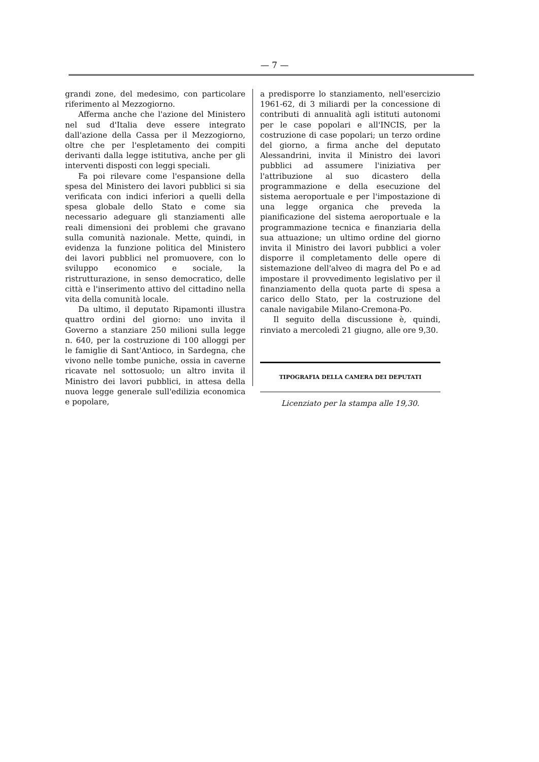— 7 —
grandi zone, del medesimo, con particolare riferimento al Mezzogiorno.
Afferma anche che l'azione del Ministero nel sud d'Italia deve essere integrato dall'azione della Cassa per il Mezzogiorno, oltre che per l'espletamento dei compiti derivanti dalla legge istitutiva, anche per gli interventi disposti con leggi speciali.
Fa poi rilevare come l'espansione della spesa del Ministero dei lavori pubblici si sia verificata con indici inferiori a quelli della spesa globale dello Stato e come sia necessario adeguare gli stanziamenti alle reali dimensioni dei problemi che gravano sulla comunità nazionale. Mette, quindi, in evidenza la funzione politica del Ministero dei lavori pubblici nel promuovere, con lo sviluppo economico e sociale, la ristrutturazione, in senso democratico, delle città e l'inserimento attivo del cittadino nella vita della comunità locale.
Da ultimo, il deputato Ripamonti illustra quattro ordini del giorno: uno invita il Governo a stanziare 250 milioni sulla legge n. 640, per la costruzione di 100 alloggi per le famiglie di Sant'Antioco, in Sardegna, che vivono nelle tombe puniche, ossia in caverne ricavate nel sottosuolo; un altro invita il Ministro dei lavori pubblici, in attesa della nuova legge generale sull'edilizia economica e popolare,
a predisporre lo stanziamento, nell'esercizio 1961-62, di 3 miliardi per la concessione di contributi di annualità agli istituti autonomi per le case popolari e all'INCIS, per la costruzione di case popolari; un terzo ordine del giorno, a firma anche del deputato Alessandrini, invita il Ministro dei lavori pubblici ad assumere l'iniziativa per l'attribuzione al suo dicastero della programmazione e della esecuzione del sistema aeroportuale e per l'impostazione di una legge organica che preveda la pianificazione del sistema aeroportuale e la programmazione tecnica e finanziaria della sua attuazione; un ultimo ordine del giorno invita il Ministro dei lavori pubblici a voler disporre il completamento delle opere di sistemazione dell'alveo di magra del Po e ad impostare il provvedimento legislativo per il finanziamento della quota parte di spesa a carico dello Stato, per la costruzione del canale navigabile Milano-Cremona-Po.
Il seguito della discussione è, quindi, rinviato a mercoledì 21 giugno, alle ore 9,30.
TIPOGRAFIA DELLA CAMERA DEI DEPUTATI
Licenziato per la stampa alle 19,30.